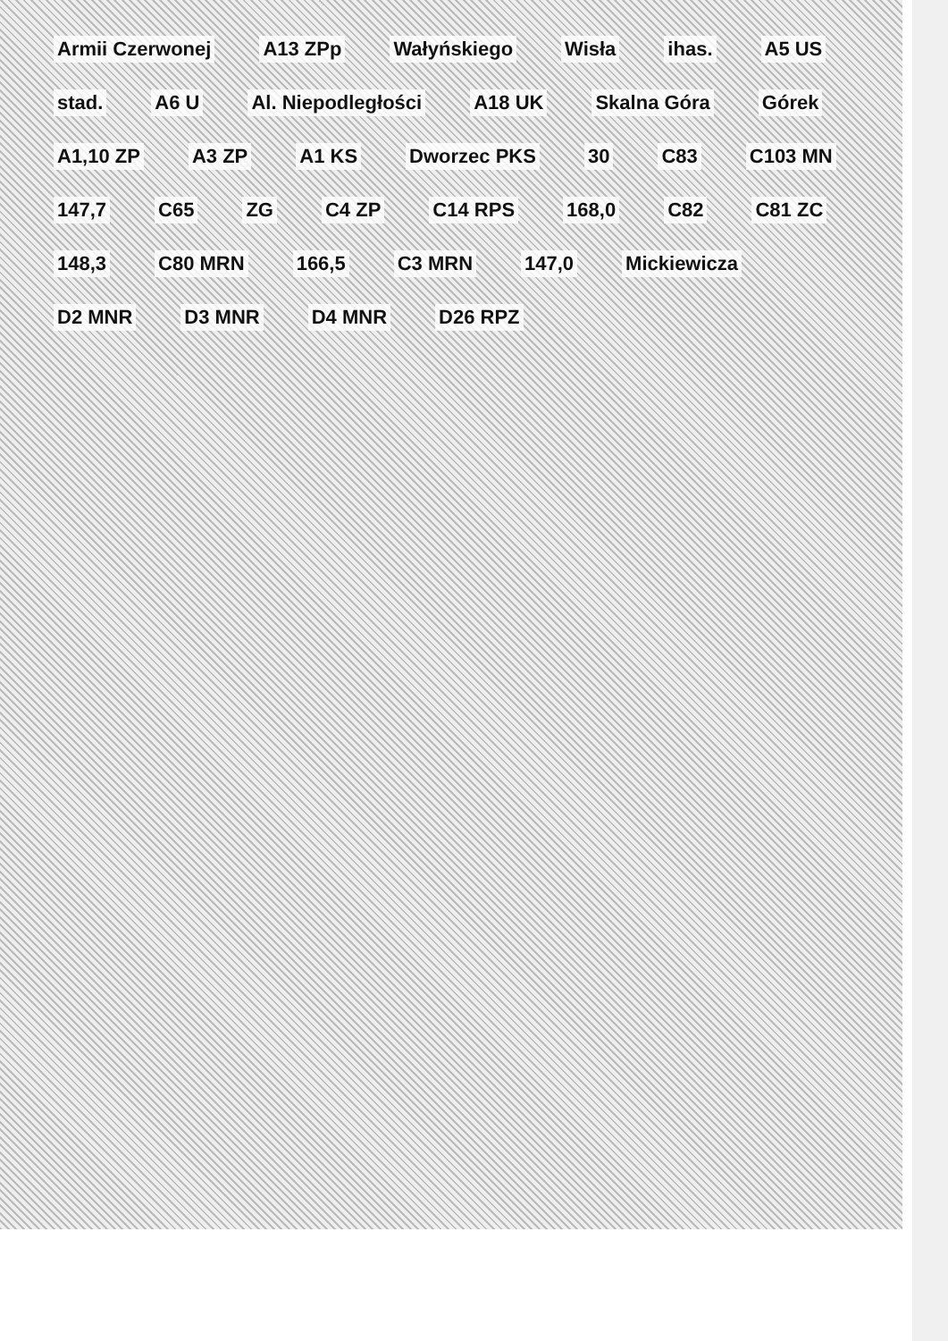Armii Czerwonej A13 ZPp Wałyńskiego Wisła ihas. A5 US stad. A6 U Al. Niepodległości A18 UK Skalna Góra Górek A1,10 ZP A3 ZP A1 KS Dworzec PKS 30 C83 C103 MN 147,7 C65 ZG C4 ZP C14 RPS 168,0 C82 C81 ZC 148,3 C80 MRN 166,5 C3 MRN 147,0 Mickiewicza D2 MNR D3 MNR D4 MNR D26 RPZ